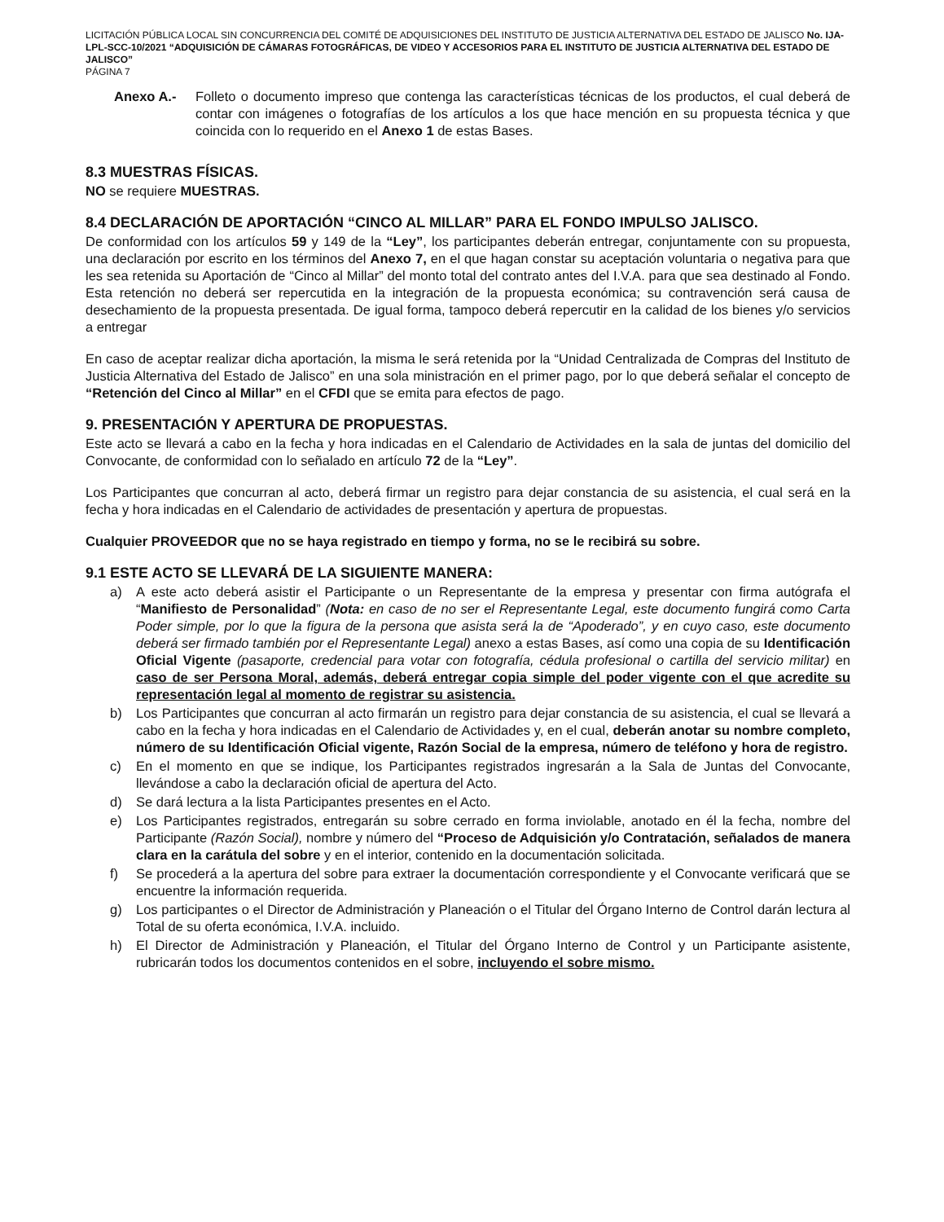LICITACIÓN PÚBLICA LOCAL SIN CONCURRENCIA DEL COMITÉ DE ADQUISICIONES DEL INSTITUTO DE JUSTICIA ALTERNATIVA DEL ESTADO DE JALISCO No. IJA-LPL-SCC-10/2021 “ADQUISICIÓN DE CÁMARAS FOTOGRÁFICAS, DE VIDEO Y ACCESORIOS PARA EL INSTITUTO DE JUSTICIA ALTERNATIVA DEL ESTADO DE JALISCO”
PÁGINA 7
Anexo A.- Folleto o documento impreso que contenga las características técnicas de los productos, el cual deberá de contar con imágenes o fotografías de los artículos a los que hace mención en su propuesta técnica y que coincida con lo requerido en el Anexo 1 de estas Bases.
8.3 MUESTRAS FÍSICAS.
NO se requiere MUESTRAS.
8.4 DECLARACIÓN DE APORTACIÓN “CINCO AL MILLAR” PARA EL FONDO IMPULSO JALISCO.
De conformidad con los artículos 59 y 149 de la “Ley”, los participantes deberán entregar, conjuntamente con su propuesta, una declaración por escrito en los términos del Anexo 7, en el que hagan constar su aceptación voluntaria o negativa para que les sea retenida su Aportación de “Cinco al Millar” del monto total del contrato antes del I.V.A. para que sea destinado al Fondo. Esta retención no deberá ser repercutida en la integración de la propuesta económica; su contravención será causa de desechamiento de la propuesta presentada. De igual forma, tampoco deberá repercutir en la calidad de los bienes y/o servicios a entregar
En caso de aceptar realizar dicha aportación, la misma le será retenida por la “Unidad Centralizada de Compras del Instituto de Justicia Alternativa del Estado de Jalisco” en una sola ministración en el primer pago, por lo que deberá señalar el concepto de “Retención del Cinco al Millar” en el CFDI que se emita para efectos de pago.
9. PRESENTACIÓN Y APERTURA DE PROPUESTAS.
Este acto se llevará a cabo en la fecha y hora indicadas en el Calendario de Actividades en la sala de juntas del domicilio del Convocante, de conformidad con lo señalado en artículo 72 de la “Ley”.
Los Participantes que concurran al acto, deberá firmar un registro para dejar constancia de su asistencia, el cual será en la fecha y hora indicadas en el Calendario de actividades de presentación y apertura de propuestas.
Cualquier PROVEEDOR que no se haya registrado en tiempo y forma, no se le recibirá su sobre.
9.1 ESTE ACTO SE LLEVARÁ DE LA SIGUIENTE MANERA:
a) A este acto deberá asistir el Participante o un Representante de la empresa y presentar con firma autógrafa el “Manifiesto de Personalidad” (Nota: en caso de no ser el Representante Legal, este documento fungirá como Carta Poder simple, por lo que la figura de la persona que asista será la de “Apoderado”, y en cuyo caso, este documento deberá ser firmado también por el Representante Legal) anexo a estas Bases, así como una copia de su Identificación Oficial Vigente (pasaporte, credencial para votar con fotografía, cédula profesional o cartilla del servicio militar) en caso de ser Persona Moral, además, deberá entregar copia simple del poder vigente con el que acredite su representación legal al momento de registrar su asistencia.
b) Los Participantes que concurran al acto firmarán un registro para dejar constancia de su asistencia, el cual se llevará a cabo en la fecha y hora indicadas en el Calendario de Actividades y, en el cual, deberán anotar su nombre completo, número de su Identificación Oficial vigente, Razón Social de la empresa, número de teléfono y hora de registro.
c) En el momento en que se indique, los Participantes registrados ingresarán a la Sala de Juntas del Convocante, llevándose a cabo la declaración oficial de apertura del Acto.
d) Se dará lectura a la lista Participantes presentes en el Acto.
e) Los Participantes registrados, entregarán su sobre cerrado en forma inviolable, anotado en él la fecha, nombre del Participante (Razón Social), nombre y número del “Proceso de Adquisición y/o Contratación, señalados de manera clara en la carátula del sobre y en el interior, contenido en la documentación solicitada.
f) Se procederá a la apertura del sobre para extraer la documentación correspondiente y el Convocante verificará que se encuentre la información requerida.
g) Los participantes o el Director de Administración y Planeación o el Titular del Órgano Interno de Control darán lectura al Total de su oferta económica, I.V.A. incluido.
h) El Director de Administración y Planeación, el Titular del Órgano Interno de Control y un Participante asistente, rubricarán todos los documentos contenidos en el sobre, incluyendo el sobre mismo.